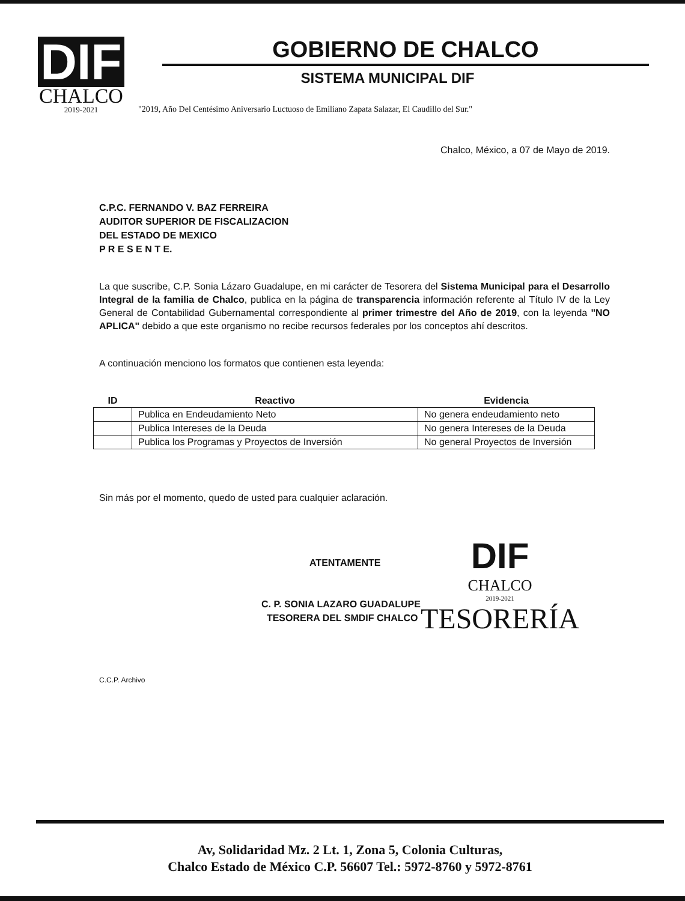DIF
CHALCO
2019-2021
GOBIERNO DE CHALCO
SISTEMA MUNICIPAL DIF
"2019, Año Del Centésimo Aniversario Luctuoso de Emiliano Zapata Salazar, El Caudillo del Sur."
Chalco, México, a 07 de Mayo de 2019.
C.P.C. FERNANDO V. BAZ FERREIRA
AUDITOR SUPERIOR DE FISCALIZACION
DEL ESTADO DE MEXICO
P R E S E N T E.
La que suscribe, C.P. Sonia Lázaro Guadalupe, en mi carácter de Tesorera del Sistema Municipal para el Desarrollo Integral de la familia de Chalco, publica en la página de transparencia información referente al Título IV de la Ley General de Contabilidad Gubernamental correspondiente al primer trimestre del Año de 2019, con la leyenda "NO APLICA" debido a que este organismo no recibe recursos federales por los conceptos ahí descritos.
A continuación menciono los formatos que contienen esta leyenda:
| ID | Reactivo | Evidencia |
| --- | --- | --- |
| | Publica en Endeudamiento Neto | No genera endeudamiento neto |
| | Publica Intereses de la Deuda | No genera Intereses de la Deuda |
| | Publica los Programas y Proyectos de Inversión | No general Proyectos de Inversión |
Sin más por el momento, quedo de usted para cualquier aclaración.
DIF
CHALCO
2019-2021
TESORERÍA
ATENTAMENTE
C. P. SONIA LAZARO GUADALUPE
TESORERA DEL SMDIF CHALCO
C.C.P. Archivo
Av, Solidaridad Mz. 2 Lt. 1, Zona 5, Colonia Culturas,
Chalco Estado de México C.P. 56607 Tel.: 5972-8760 y 5972-8761